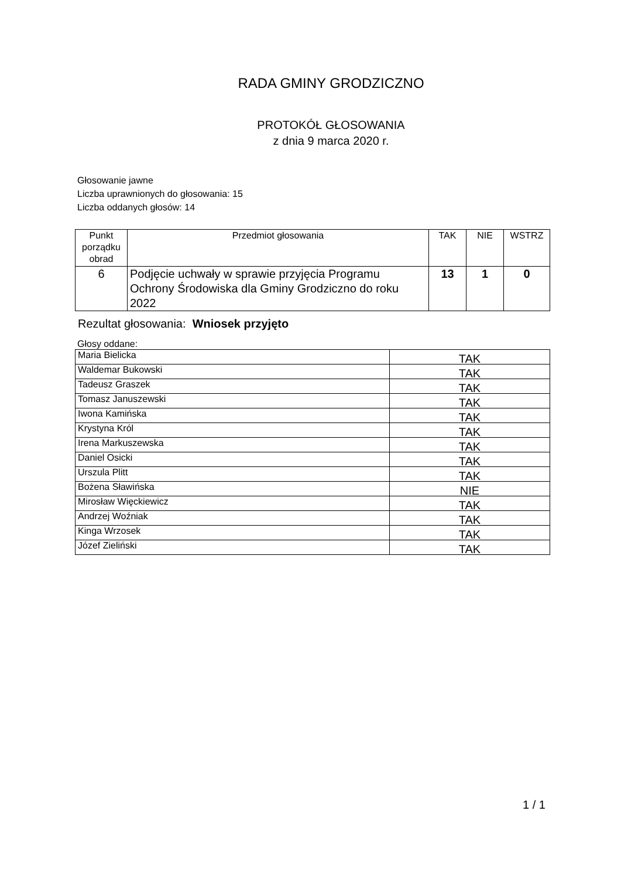RADA GMINY GRODZICZNO
PROTOKÓŁ GŁOSOWANIA
z dnia 9 marca 2020 r.
Głosowanie jawne
Liczba uprawnionych do głosowania: 15
Liczba oddanych głosów: 14
| Punkt porządku obrad | Przedmiot głosowania | TAK | NIE | WSTRZ |
| --- | --- | --- | --- | --- |
| 6 | Podjęcie uchwały w sprawie przyjęcia Programu Ochrony Środowiska dla Gminy Grodziczno do roku 2022 | 13 | 1 | 0 |
Rezultat głosowania: Wniosek przyjęto
Głosy oddane:
| Maria Bielicka | TAK |
| Waldemar Bukowski | TAK |
| Tadeusz Graszek | TAK |
| Tomasz Januszewski | TAK |
| Iwona Kamińska | TAK |
| Krystyna Król | TAK |
| Irena Markuszewska | TAK |
| Daniel Osicki | TAK |
| Urszula Plitt | TAK |
| Bożena Sławińska | NIE |
| Mirosław Więckiewicz | TAK |
| Andrzej Woźniak | TAK |
| Kinga Wrzosek | TAK |
| Józef Zieliński | TAK |
1 / 1